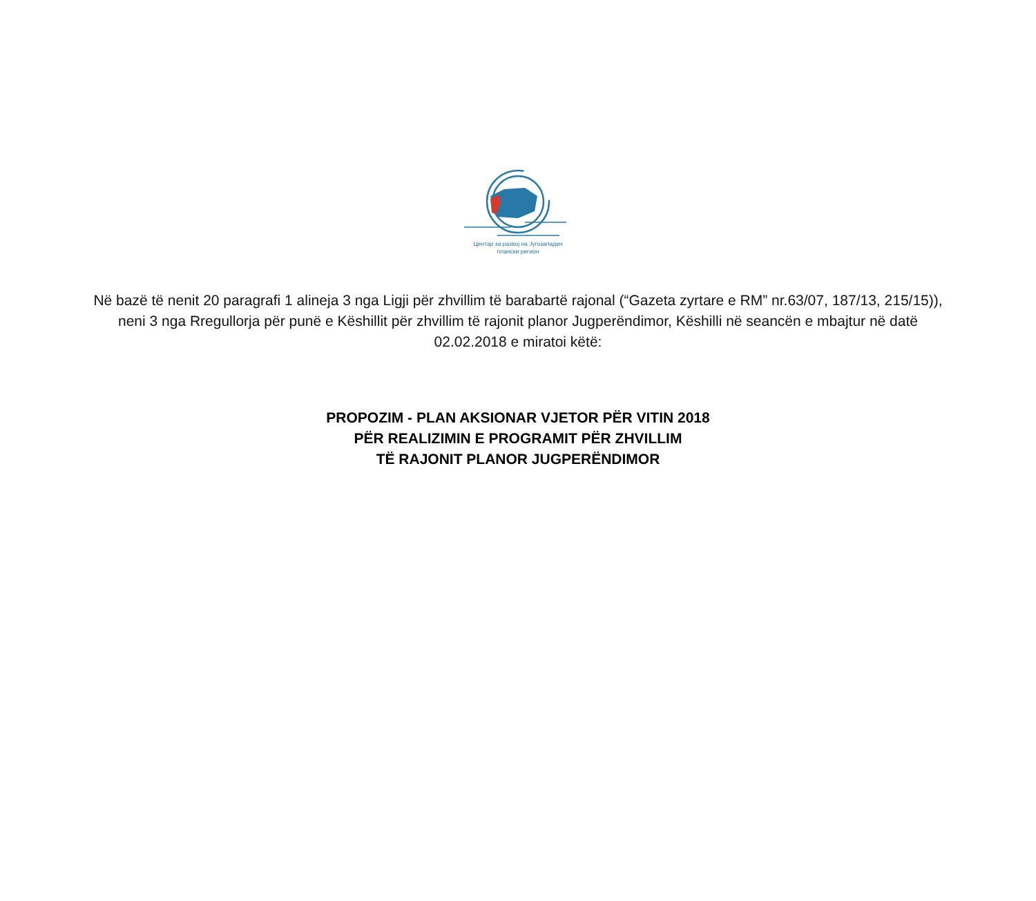Центар за развој на Југозападен
плански регион
Në bazë të nenit 20 paragrafi 1 alineja 3 nga Ligji për zhvillim të barabartë rajonal (“Gazeta zyrtare e RM” nr.63/07, 187/13, 215/15)), neni 3 nga Rregullorja për punë e Këshillit për zhvillim të rajonit planor Jugperëndimor, Këshilli në seancën e mbajtur në datë 02.02.2018 e miratoi këtë:
PROPOZIM - PLAN AKSIONAR VJETOR PËR VITIN 2018
PËR REALIZIMIN E PROGRAMIT PËR ZHVILLIM
TË RAJONIT PLANOR JUGPERËNDIMOR